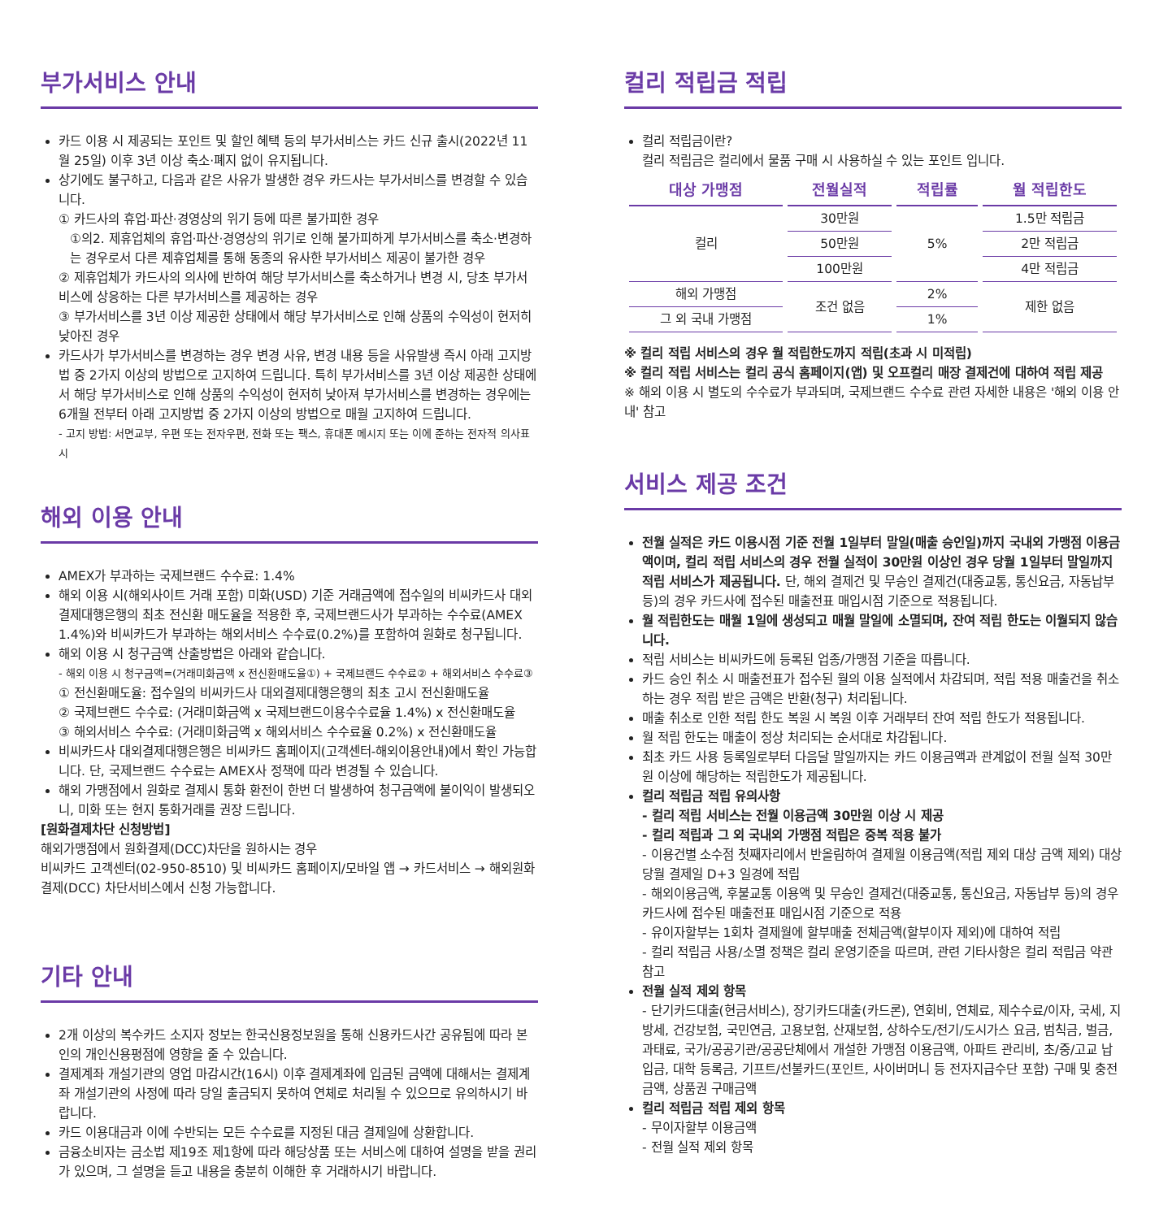부가서비스 안내
카드 이용 시 제공되는 포인트 및 할인 혜택 등의 부가서비스는 카드 신규 출시(2022년 11월 25일) 이후 3년 이상 축소·폐지 없이 유지됩니다.
상기에도 불구하고, 다음과 같은 사유가 발생한 경우 카드사는 부가서비스를 변경할 수 있습니다.
① 카드사의 휴업·파산·경영상의 위기 등에 따른 불가피한 경우
①의2. 제휴업체의 휴업·파산·경영상의 위기로 인해 불가피하게 부가서비스를 축소·변경하는 경우로서 다른 제휴업체를 통해 동종의 유사한 부가서비스 제공이 불가한 경우
② 제휴업체가 카드사의 의사에 반하여 해당 부가서비스를 축소하거나 변경 시, 당초 부가서비스에 상응하는 다른 부가서비스를 제공하는 경우
③ 부가서비스를 3년 이상 제공한 상태에서 해당 부가서비스로 인해 상품의 수익성이 현저히 낮아진 경우
카드사가 부가서비스를 변경하는 경우 변경 사유, 변경 내용 등을 사유발생 즉시 아래 고지방법 중 2가지 이상의 방법으로 고지하여 드립니다. 특히 부가서비스를 3년 이상 제공한 상태에서 해당 부가서비스로 인해 상품의 수익성이 현저히 낮아져 부가서비스를 변경하는 경우에는 6개월 전부터 아래 고지방법 중 2가지 이상의 방법으로 매월 고지하여 드립니다.
- 고지 방법: 서면교부, 우편 또는 전자우편, 전화 또는 팩스, 휴대폰 메시지 또는 이에 준하는 전자적 의사표시
해외 이용 안내
AMEX가 부과하는 국제브랜드 수수료: 1.4%
해외 이용 시(해외사이트 거래 포함) 미화(USD) 기준 거래금액에 접수일의 비씨카드사 대외결제대행은행의 최초 전신환 매도율을 적용한 후, 국제브랜드사가 부과하는 수수료(AMEX 1.4%)와 비씨카드가 부과하는 해외서비스 수수료(0.2%)를 포함하여 원화로 청구됩니다.
해외 이용 시 청구금액 산출방법은 아래와 같습니다.
- 해외 이용 시 청구금액=(거래미화금액 x 전신환매도율①) + 국제브랜드 수수료② + 해외서비스 수수료③
① 전신환매도율: 접수일의 비씨카드사 대외결제대행은행의 최초 고시 전신환매도율
② 국제브랜드 수수료: (거래미화금액 x 국제브랜드이용수수료율 1.4%) x 전신환매도율
③ 해외서비스 수수료: (거래미화금액 x 해외서비스 수수료율 0.2%) x 전신환매도율
비씨카드사 대외결제대행은행은 비씨카드 홈페이지(고객센터-해외이용안내)에서 확인 가능합니다. 단, 국제브랜드 수수료는 AMEX사 정책에 따라 변경될 수 있습니다.
해외 가맹점에서 원화로 결제시 통화 환전이 한번 더 발생하여 청구금액에 불이익이 발생되오니, 미화 또는 현지 통화거래를 권장 드립니다.
[원화결제차단 신청방법]
해외가맹점에서 원화결제(DCC)차단을 원하시는 경우
비씨카드 고객센터(02-950-8510) 및 비씨카드 홈페이지/모바일 앱 → 카드서비스 → 해외원화결제(DCC) 차단서비스에서 신청 가능합니다.
기타 안내
2개 이상의 복수카드 소지자 정보는 한국신용정보원을 통해 신용카드사간 공유됨에 따라 본인의 개인신용평점에 영향을 줄 수 있습니다.
결제계좌 개설기관의 영업 마감시간(16시) 이후 결제계좌에 입금된 금액에 대해서는 결제계좌 개설기관의 사정에 따라 당일 출금되지 못하여 연체로 처리될 수 있으므로 유의하시기 바랍니다.
카드 이용대금과 이에 수반되는 모든 수수료를 지정된 대금 결제일에 상환합니다.
금융소비자는 금소법 제19조 제1항에 따라 해당상품 또는 서비스에 대하여 설명을 받을 권리가 있으며, 그 설명을 듣고 내용을 충분히 이해한 후 거래하시기 바랍니다.
컬리 적립금 적립
컬리 적립금이란?
컬리 적립금은 컬리에서 물품 구매 시 사용하실 수 있는 포인트 입니다.
| 대상 가맹점 | 전월실적 | 적립률 | 월 적립한도 |
| --- | --- | --- | --- |
| 컬리 | 30만원 | 5% | 1.5만 적립금 |
| | 50만원 | | 2만 적립금 |
| | 100만원 | | 4만 적립금 |
| 해외 가맹점 | 조건 없음 | 2% | 제한 없음 |
| 그 외 국내 가맹점 | | 1% | |
※ 컬리 적립 서비스의 경우 월 적립한도까지 적립(초과 시 미적립)
※ 컬리 적립 서비스는 컬리 공식 홈페이지(앱) 및 오프컬리 매장 결제건에 대하여 적립 제공
※ 해외 이용 시 별도의 수수료가 부과되며, 국제브랜드 수수료 관련 자세한 내용은 '해외 이용 안내' 참고
서비스 제공 조건
전월 실적은 카드 이용시점 기준 전월 1일부터 말일(매출 승인일)까지 국내외 가맹점 이용금액이며, 컬리 적립 서비스의 경우 전월 실적이 30만원 이상인 경우 당월 1일부터 말일까지 적립 서비스가 제공됩니다. 단, 해외 결제건 및 무승인 결제건(대중교통, 통신요금, 자동납부 등)의 경우 카드사에 접수된 매출전표 매입시점 기준으로 적용됩니다.
월 적립한도는 매월 1일에 생성되고 매월 말일에 소멸되며, 잔여 적립 한도는 이월되지 않습니다.
적립 서비스는 비씨카드에 등록된 업종/가맹점 기준을 따릅니다.
카드 승인 취소 시 매출전표가 접수된 월의 이용 실적에서 차감되며, 적립 적용 매출건을 취소하는 경우 적립 받은 금액은 반환(청구) 처리됩니다.
매출 취소로 인한 적립 한도 복원 시 복원 이후 거래부터 잔여 적립 한도가 적용됩니다.
월 적립 한도는 매출이 정상 처리되는 순서대로 차감됩니다.
최초 카드 사용 등록일로부터 다음달 말일까지는 카드 이용금액과 관계없이 전월 실적 30만원 이상에 해당하는 적립한도가 제공됩니다.
컬리 적립금 적립 유의사항
- 컬리 적립 서비스는 전월 이용금액 30만원 이상 시 제공
- 컬리 적립과 그 외 국내외 가맹점 적립은 중복 적용 불가
- 이용건별 소수점 첫째자리에서 반올림하여 결제월 이용금액(적립 제외 대상 금액 제외) 대상 당월 결제일 D+3 일경에 적립
- 해외이용금액, 후불교통 이용액 및 무승인 결제건(대중교통, 통신요금, 자동납부 등)의 경우 카드사에 접수된 매출전표 매입시점 기준으로 적용
- 유이자할부는 1회차 결제월에 할부매출 전체금액(할부이자 제외)에 대하여 적립
- 컬리 적립금 사용/소멸 정책은 컬리 운영기준을 따르며, 관련 기타사항은 컬리 적립금 약관 참고
전월 실적 제외 항목
- 단기카드대출(현금서비스), 장기카드대출(카드론), 연회비, 연체료, 제수수료/이자, 국세, 지방세, 건강보험, 국민연금, 고용보험, 산재보험, 상하수도/전기/도시가스 요금, 범칙금, 벌금, 과태료, 국가/공공기관/공공단체에서 개설한 가맹점 이용금액, 아파트 관리비, 초/중/고교 납입금, 대학 등록금, 기프트/선불카드(포인트, 사이버머니 등 전자지급수단 포함) 구매 및 충전금액, 상품권 구매금액
컬리 적립금 적립 제외 항목
- 무이자할부 이용금액
- 전월 실적 제외 항목